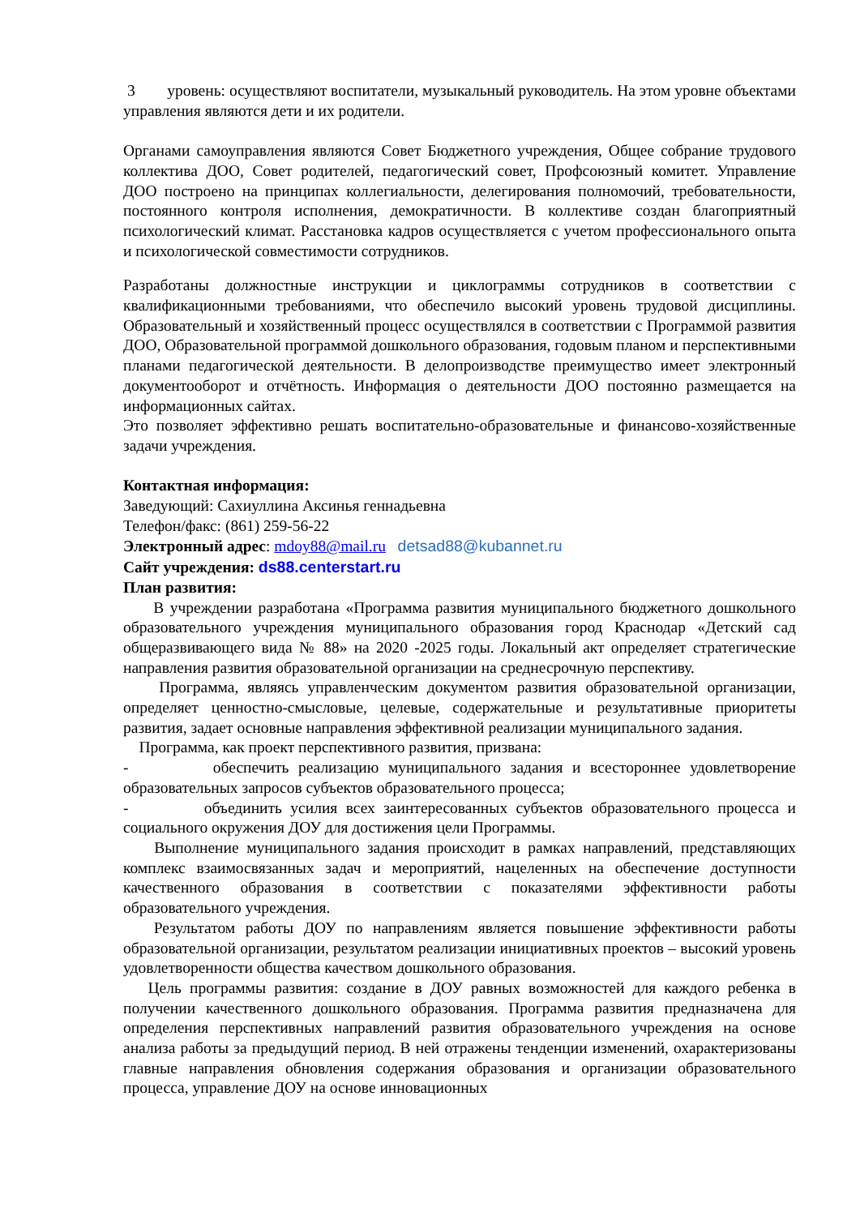3 уровень: осуществляют воспитатели, музыкальный руководитель. На этом уровне объектами управления являются дети и их родители.
Органами самоуправления являются Совет Бюджетного учреждения, Общее собрание трудового коллектива ДОО, Совет родителей, педагогический совет, Профсоюзный комитет. Управление ДОО построено на принципах коллегиальности, делегирования полномочий, требовательности, постоянного контроля исполнения, демократичности. В коллективе создан благоприятный психологический климат. Расстановка кадров осуществляется с учетом профессионального опыта и психологической совместимости сотрудников.
Разработаны должностные инструкции и циклограммы сотрудников в соответствии с квалификационными требованиями, что обеспечило высокий уровень трудовой дисциплины. Образовательный и хозяйственный процесс осуществлялся в соответствии с Программой развития ДОО, Образовательной программой дошкольного образования, годовым планом и перспективными планами педагогической деятельности. В делопроизводстве преимущество имеет электронный документооборот и отчётность. Информация о деятельности ДОО постоянно размещается на информационных сайтах.
Это позволяет эффективно решать воспитательно-образовательные и финансово-хозяйственные задачи учреждения.
Контактная информация:
Заведующий: Сахиуллина Аксинья геннадьевна
Телефон/факс: (861) 259-56-22
Электронный адрес: mdoy88@mail.ru detsad88@kubannet.ru
Сайт учреждения: ds88.centerstart.ru
План развития:
В учреждении разработана «Программа развития муниципального бюджетного дошкольного образовательного учреждения муниципального образования город Краснодар «Детский сад общеразвивающего вида № 88» на 2020 -2025 годы. Локальный акт определяет стратегические направления развития образовательной организации на среднесрочную перспективу.
Программа, являясь управленческим документом развития образовательной организации, определяет ценностно-смысловые, целевые, содержательные и результативные приоритеты развития, задает основные направления эффективной реализации муниципального задания.
Программа, как проект перспективного развития, призвана:
- обеспечить реализацию муниципального задания и всестороннее удовлетворение образовательных запросов субъектов образовательного процесса;
- объединить усилия всех заинтересованных субъектов образовательного процесса и социального окружения ДОУ для достижения цели Программы.
Выполнение муниципального задания происходит в рамках направлений, представляющих комплекс взаимосвязанных задач и мероприятий, нацеленных на обеспечение доступности качественного образования в соответствии с показателями эффективности работы образовательного учреждения.
Результатом работы ДОУ по направлениям является повышение эффективности работы образовательной организации, результатом реализации инициативных проектов – высокий уровень удовлетворенности общества качеством дошкольного образования.
Цель программы развития: создание в ДОУ равных возможностей для каждого ребенка в получении качественного дошкольного образования. Программа развития предназначена для определения перспективных направлений развития образовательного учреждения на основе анализа работы за предыдущий период. В ней отражены тенденции изменений, охарактеризованы главные направления обновления содержания образования и организации образовательного процесса, управление ДОУ на основе инновационных